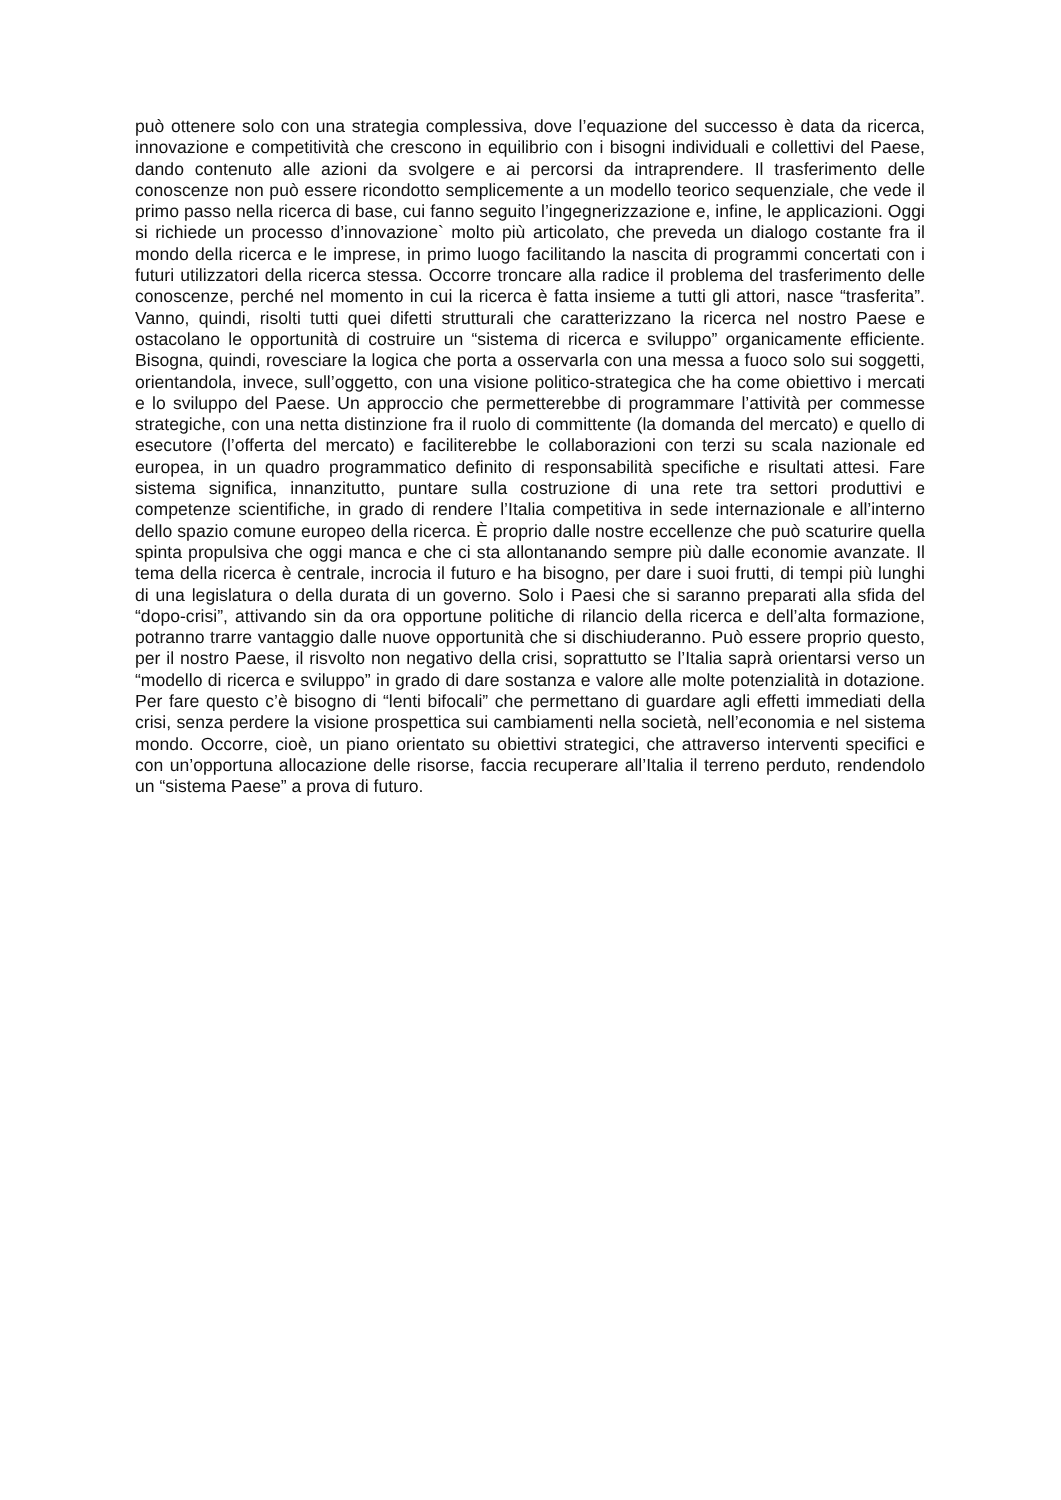può ottenere solo con una strategia complessiva, dove l’equazione del successo è data da ricerca, innovazione e competitività che crescono in equilibrio con i bisogni individuali e collettivi del Paese, dando contenuto alle azioni da svolgere e ai percorsi da intraprendere. Il trasferimento delle conoscenze non può essere ricondotto semplicemente a un modello teorico sequenziale, che vede il primo passo nella ricerca di base, cui fanno seguito l’ingegnerizzazione e, infine, le applicazioni. Oggi si richiede un processo d’innovazione` molto più articolato, che preveda un dialogo costante fra il mondo della ricerca e le imprese, in primo luogo facilitando la nascita di programmi concertati con i futuri utilizzatori della ricerca stessa. Occorre troncare alla radice il problema del trasferimento delle conoscenze, perché nel momento in cui la ricerca è fatta insieme a tutti gli attori, nasce “trasferita”. Vanno, quindi, risolti tutti quei difetti strutturali che caratterizzano la ricerca nel nostro Paese e ostacolano le opportunità di costruire un “sistema di ricerca e sviluppo” organicamente efficiente. Bisogna, quindi, rovesciare la logica che porta a osservarla con una messa a fuoco solo sui soggetti, orientandola, invece, sull’oggetto, con una visione politico-strategica che ha come obiettivo i mercati e lo sviluppo del Paese. Un approccio che permetterebbe di programmare l’attività per commesse strategiche, con una netta distinzione fra il ruolo di committente (la domanda del mercato) e quello di esecutore (l’offerta del mercato) e faciliterebbe le collaborazioni con terzi su scala nazionale ed europea, in un quadro programmatico definito di responsabilità specifiche e risultati attesi. Fare sistema significa, innanzitutto, puntare sulla costruzione di una rete tra settori produttivi e competenze scientifiche, in grado di rendere l’Italia competitiva in sede internazionale e all’interno dello spazio comune europeo della ricerca. È proprio dalle nostre eccellenze che può scaturire quella spinta propulsiva che oggi manca e che ci sta allontanando sempre più dalle economie avanzate. Il tema della ricerca è centrale, incrocia il futuro e ha bisogno, per dare i suoi frutti, di tempi più lunghi di una legislatura o della durata di un governo. Solo i Paesi che si saranno preparati alla sfida del “dopo-crisi”, attivando sin da ora opportune politiche di rilancio della ricerca e dell’alta formazione, potranno trarre vantaggio dalle nuove opportunità che si dischiuderanno. Può essere proprio questo, per il nostro Paese, il risvolto non negativo della crisi, soprattutto se l’Italia saprà orientarsi verso un “modello di ricerca e sviluppo” in grado di dare sostanza e valore alle molte potenzialità in dotazione. Per fare questo c’è bisogno di “lenti bifocali” che permettano di guardare agli effetti immediati della crisi, senza perdere la visione prospettica sui cambiamenti nella società, nell’economia e nel sistema mondo. Occorre, cioè, un piano orientato su obiettivi strategici, che attraverso interventi specifici e con un’opportuna allocazione delle risorse, faccia recuperare all’Italia il terreno perduto, rendendolo un “sistema Paese” a prova di futuro.